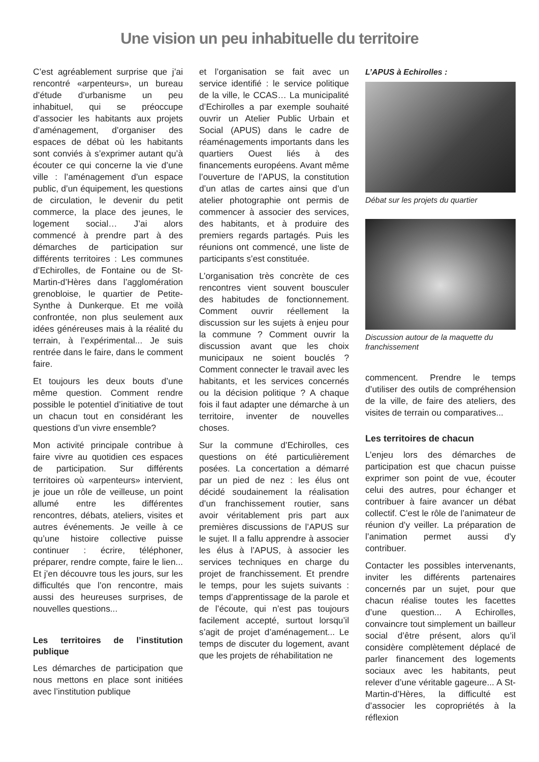Une vision un peu inhabituelle du territoire
C’est agréablement surprise que j’ai rencontré «arpenteurs», un bureau d’étude d’urbanisme un peu inhabituel, qui se préoccupe d’associer les habitants aux projets d’aménagement, d’organiser des espaces de débat où les habitants sont conviés à s’exprimer autant qu’à écouter ce qui concerne la vie d’une ville : l’aménagement d’un espace public, d’un équipement, les questions de circulation, le devenir du petit commerce, la place des jeunes, le logement social… J’ai alors commencé à prendre part à des démarches de participation sur différents territoires : Les communes d’Echirolles, de Fontaine ou de St-Martin-d’Hères dans l’agglomération grenobloise, le quartier de Petite-Synthe à Dunkerque. Et me voilà confrontée, non plus seulement aux idées généreuses mais à la réalité du terrain, à l’expérimental... Je suis rentrée dans le faire, dans le comment faire.
Et toujours les deux bouts d’une même question. Comment rendre possible le potentiel d’initiative de tout un chacun tout en considérant les questions d’un vivre ensemble?
Mon activité principale contribue à faire vivre au quotidien ces espaces de participation. Sur différents territoires où «arpenteurs» intervient, je joue un rôle de veilleuse, un point allumé entre les différentes rencontres, débats, ateliers, visites et autres événements. Je veille à ce qu’une histoire collective puisse continuer : écrire, téléphoner, préparer, rendre compte, faire le lien... Et j’en découvre tous les jours, sur les difficultés que l’on rencontre, mais aussi des heureuses surprises, de nouvelles questions...
Les territoires de l’institution publique
Les démarches de participation que nous mettons en place sont initiées avec l’institution publique
et l’organisation se fait avec un service identifié : le service politique de la ville, le CCAS… La municipalité d’Echirolles a par exemple souhaité ouvrir un Atelier Public Urbain et Social (APUS) dans le cadre de réaménagements importants dans les quartiers Ouest liés à des financements européens. Avant même l’ouverture de l’APUS, la constitution d’un atlas de cartes ainsi que d’un atelier photographie ont permis de commencer à associer des services, des habitants, et à produire des premiers regards partagés. Puis les réunions ont commencé, une liste de participants s’est constituée.
L’organisation très concrète de ces rencontres vient souvent bousculer des habitudes de fonctionnement. Comment ouvrir réellement la discussion sur les sujets à enjeu pour la commune ? Comment ouvrir la discussion avant que les choix municipaux ne soient bouclés ? Comment connecter le travail avec les habitants, et les services concernés ou la décision politique ? A chaque fois il faut adapter une démarche à un territoire, inventer de nouvelles choses.
Sur la commune d’Echirolles, ces questions on été particulièrement posées. La concertation a démarré par un pied de nez : les élus ont décidé soudainement la réalisation d’un franchissement routier, sans avoir véritablement pris part aux premières discussions de l’APUS sur le sujet. Il a fallu apprendre à associer les élus à l’APUS, à associer les services techniques en charge du projet de franchissement. Et prendre le temps, pour les sujets suivants : temps d’apprentissage de la parole et de l’écoute, qui n’est pas toujours facilement accepté, surtout lorsqu’il s’agit de projet d’aménagement... Le temps de discuter du logement, avant que les projets de réhabilitation ne
L’APUS à Echirolles :
Débat sur les projets du quartier
Discussion autour de la maquette du franchissement
commencent. Prendre le temps d’utiliser des outils de compréhension de la ville, de faire des ateliers, des visites de terrain ou comparatives...
Les territoires de chacun
L’enjeu lors des démarches de participation est que chacun puisse exprimer son point de vue, écouter celui des autres, pour échanger et contribuer à faire avancer un débat collectif. C’est le rôle de l’animateur de réunion d’y veiller. La préparation de l’animation permet aussi d’y contribuer.
Contacter les possibles intervenants, inviter les différents partenaires concernés par un sujet, pour que chacun réalise toutes les facettes d’une question... A Echirolles, convaincre tout simplement un bailleur social d’être présent, alors qu’il considère complètement déplacé de parler financement des logements sociaux avec les habitants, peut relever d’une véritable gageure... A St-Martin-d’Hères, la difficulté est d’associer les copropriétés à la réflexion